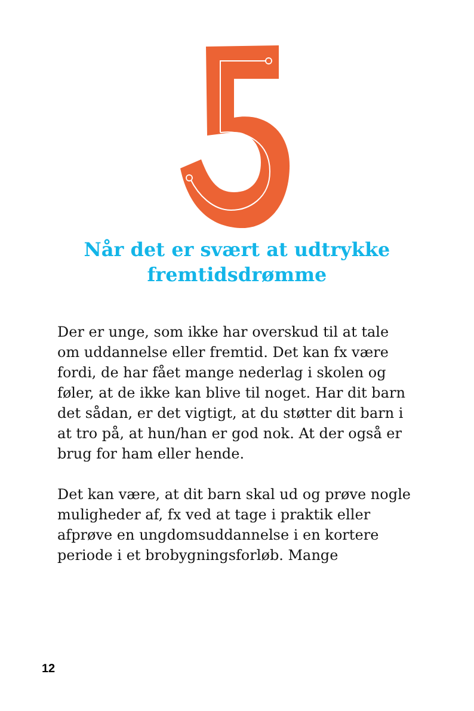Når det er svært at udtrykke
fremtidsdrømme
Der er unge, som ikke har overskud til at tale om uddannelse eller fremtid. Det kan fx være fordi, de har fået mange nederlag i skolen og føler, at de ikke kan blive til noget. Har dit barn det sådan, er det vigtigt, at du støtter dit barn i at tro på, at hun/han er god nok. At der også er brug for ham eller hende.
Det kan være, at dit barn skal ud og prøve nogle muligheder af, fx ved at tage i praktik eller afprøve en ungdomsuddannelse i en kortere periode i et brobygningsforløb. Mange
12